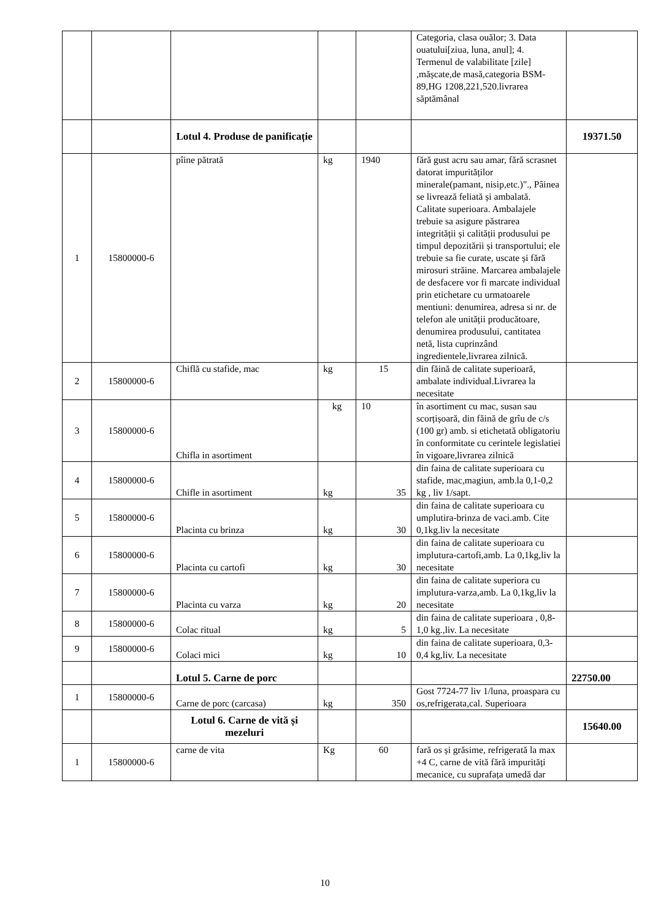| | | | | | Categoria, clasa ouălor; 3. Data ouatului[ziua, luna, anul]; 4. Termenul de valabilitate [zile] ,mășcate,de masă,categoria BSM- 89,HG 1208,221,520.livrarea săptămânal | |
| | | Lotul 4. Produse de panificație | | | | 19371.50 |
| 1 | 15800000-6 | pîine pătrată | kg | 1940 | fără gust acru sau amar, fără scrasnet datorat impurităților minerale(pamant, nisip,etc.)"., Pâinea se livrează feliată și ambalată. Calitate superioara. Ambalajele trebuie sa asigure păstrarea integrității și calității produsului pe timpul depozitării și transportului; ele trebuie sa fie curate, uscate și fără mirosuri străine. Marcarea ambalajele de desfacere vor fi marcate individual prin etichetare cu urmatoarele mentiuni: denumirea, adresa si nr. de telefon ale unității producătoare, denumirea produsului, cantitatea netă, lista cuprinzând ingredientele,livrarea zilnică. | |
| 2 | 15800000-6 | Chiflă cu stafide, mac | kg | 15 | din făină de calitate superioară, ambalate individual.Livrarea la necesitate | |
| 3 | 15800000-6 | Chifla in asortiment | kg | 10 | în asortiment cu mac, susan sau scorțișoară, din făină de grîu de c/s (100 gr) amb. si etichetată obligatoriu în conformitate cu cerintele legislatiei în vigoare,livrarea zilnică | |
| 4 | 15800000-6 | Chifle in asortiment | kg | 35 | din faina de calitate superioara cu stafide, mac,magiun, amb.la 0,1-0,2 kg , liv 1/sapt. | |
| 5 | 15800000-6 | Placinta cu brinza | kg | 30 | din faina de calitate superioara cu umplutira-brinza de vaci.amb. Cite 0,1kg.liv la necesitate | |
| 6 | 15800000-6 | Placinta cu cartofi | kg | 30 | din faina de calitate superioara cu implutura-cartofi,amb. La 0,1kg,liv la necesitate | |
| 7 | 15800000-6 | Placinta cu varza | kg | 20 | din faina de calitate superiora cu implutura-varza,amb. La 0,1kg,liv la necesitate | |
| 8 | 15800000-6 | Colac ritual | kg | 5 | din faina de calitate superioara , 0,8-1,0 kg.,liv. La necesitate | |
| 9 | 15800000-6 | Colaci mici | kg | 10 | din faina de calitate superioara, 0,3-0,4 kg,liv. La necesitate | |
| | | Lotul 5. Carne de porc | | | | 22750.00 |
| 1 | 15800000-6 | Carne de porc (carcasa) | kg | 350 | Gost 7724-77 liv 1/luna, proaspara cu os,refrigerata,cal. Superioara | |
| | | Lotul 6. Carne de vită și mezeluri | | | | 15640.00 |
| 1 | 15800000-6 | carne de vita | Kg | 60 | fară os și grăsime, refrigerată la max +4 C, carne de vită fără impurități mecanice, cu suprafața umedă dar | |
10